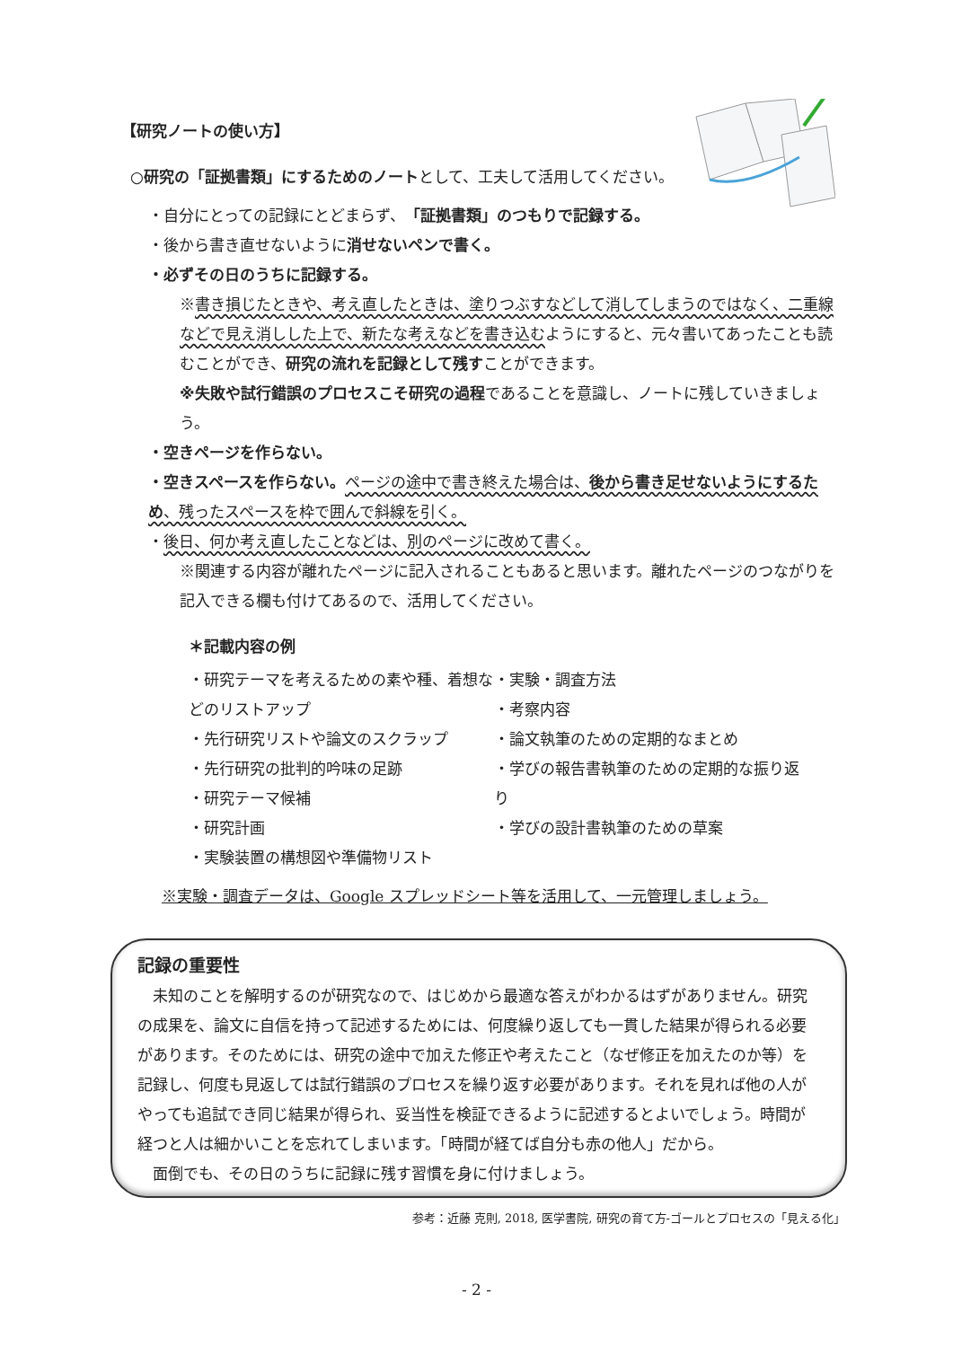【研究ノートの使い方】
○研究の「証拠書類」にするためのノートとして、工夫して活用してください。
・自分にとっての記録にとどまらず、「証拠書類」のつもりで記録する。
・後から書き直せないように消せないペンで書く。
・必ずその日のうちに記録する。
※書き損じたときや、考え直したときは、塗りつぶすなどして消してしまうのではなく、二重線などで見え消しした上で、新たな考えなどを書き込むようにすると、元々書いてあったことも読むことができ、研究の流れを記録として残すことができます。
※失敗や試行錯誤のプロセスこそ研究の過程であることを意識し、ノートに残していきましょう。
・空きページを作らない。
・空きスペースを作らない。ページの途中で書き終えた場合は、後から書き足せないようにするため、残ったスペースを枠で囲んで斜線を引く。
・後日、何か考え直したことなどは、別のページに改めて書く。
※関連する内容が離れたページに記入されることもあると思います。離れたページのつながりを記入できる欄も付けてあるので、活用してください。
＊記載内容の例
・研究テーマを考えるための素や種、着想などのリストアップ
・先行研究リストや論文のスクラップ
・先行研究の批判的吟味の足跡
・研究テーマ候補
・研究計画
・実験装置の構想図や準備物リスト
・実験・調査方法
・考察内容
・論文執筆のための定期的なまとめ
・学びの報告書執筆のための定期的な振り返り
・学びの設計書執筆のための草案
※実験・調査データは、Google スプレッドシート等を活用して、一元管理しましょう。
記録の重要性
　未知のことを解明するのが研究なので、はじめから最適な答えがわかるはずがありません。研究の成果を、論文に自信を持って記述するためには、何度繰り返しても一貫した結果が得られる必要があります。そのためには、研究の途中で加えた修正や考えたこと（なぜ修正を加えたのか等）を記録し、何度も見返しては試行錯誤のプロセスを繰り返す必要があります。それを見れば他の人がやっても追試でき同じ結果が得られ、妥当性を検証できるように記述するとよいでしょう。時間が経つと人は細かいことを忘れてしまいます。「時間が経てば自分も赤の他人」だから。
　面倒でも、その日のうちに記録に残す習慣を身に付けましょう。
参考：近藤 克則, 2018, 医学書院, 研究の育て方-ゴールとプロセスの「見える化」
- 2 -